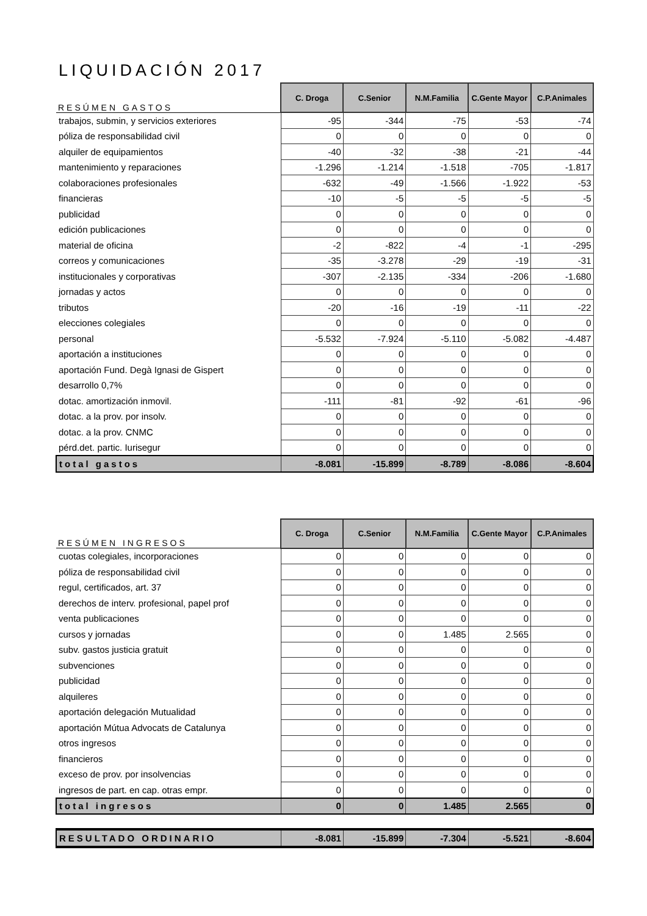LIQUIDACIÓN 2017
| RESÚMEN GASTOS | C. Droga | C.Senior | N.M.Familia | C.Gente Mayor | C.P.Animales |
| trabajos, submin, y servicios exteriores | -95 | -344 | -75 | -53 | -74 |
| póliza de responsabilidad civil | 0 | 0 | 0 | 0 | 0 |
| alquiler de equipamientos | -40 | -32 | -38 | -21 | -44 |
| mantenimiento y reparaciones | -1.296 | -1.214 | -1.518 | -705 | -1.817 |
| colaboraciones profesionales | -632 | -49 | -1.566 | -1.922 | -53 |
| financieras | -10 | -5 | -5 | -5 | -5 |
| publicidad | 0 | 0 | 0 | 0 | 0 |
| edición publicaciones | 0 | 0 | 0 | 0 | 0 |
| material de oficina | -2 | -822 | -4 | -1 | -295 |
| correos y comunicaciones | -35 | -3.278 | -29 | -19 | -31 |
| institucionales y corporativas | -307 | -2.135 | -334 | -206 | -1.680 |
| jornadas y actos | 0 | 0 | 0 | 0 | 0 |
| tributos | -20 | -16 | -19 | -11 | -22 |
| elecciones colegiales | 0 | 0 | 0 | 0 | 0 |
| personal | -5.532 | -7.924 | -5.110 | -5.082 | -4.487 |
| aportación a instituciones | 0 | 0 | 0 | 0 | 0 |
| aportación Fund. Degà Ignasi de Gispert | 0 | 0 | 0 | 0 | 0 |
| desarrollo 0,7% | 0 | 0 | 0 | 0 | 0 |
| dotac. amortización inmovil. | -111 | -81 | -92 | -61 | -96 |
| dotac. a la prov. por insolv. | 0 | 0 | 0 | 0 | 0 |
| dotac. a la prov. CNMC | 0 | 0 | 0 | 0 | 0 |
| pérd.det. partic. Iurisegur | 0 | 0 | 0 | 0 | 0 |
| total gastos | -8.081 | -15.899 | -8.789 | -8.086 | -8.604 |
| RESÚMEN INGRESOS | C. Droga | C.Senior | N.M.Familia | C.Gente Mayor | C.P.Animales |
| cuotas colegiales, incorporaciones | 0 | 0 | 0 | 0 | 0 |
| póliza de responsabilidad civil | 0 | 0 | 0 | 0 | 0 |
| regul, certificados, art. 37 | 0 | 0 | 0 | 0 | 0 |
| derechos de interv. profesional, papel prof | 0 | 0 | 0 | 0 | 0 |
| venta publicaciones | 0 | 0 | 0 | 0 | 0 |
| cursos y jornadas | 0 | 0 | 1.485 | 2.565 | 0 |
| subv. gastos justicia gratuit | 0 | 0 | 0 | 0 | 0 |
| subvenciones | 0 | 0 | 0 | 0 | 0 |
| publicidad | 0 | 0 | 0 | 0 | 0 |
| alquileres | 0 | 0 | 0 | 0 | 0 |
| aportación delegación Mutualidad | 0 | 0 | 0 | 0 | 0 |
| aportación Mútua Advocats de Catalunya | 0 | 0 | 0 | 0 | 0 |
| otros ingresos | 0 | 0 | 0 | 0 | 0 |
| financieros | 0 | 0 | 0 | 0 | 0 |
| exceso de prov. por insolvencias | 0 | 0 | 0 | 0 | 0 |
| ingresos de part. en cap. otras empr. | 0 | 0 | 0 | 0 | 0 |
| total ingresos | 0 | 0 | 1.485 | 2.565 | 0 |
| RESULTADO ORDINARIO | -8.081 | -15.899 | -7.304 | -5.521 | -8.604 |